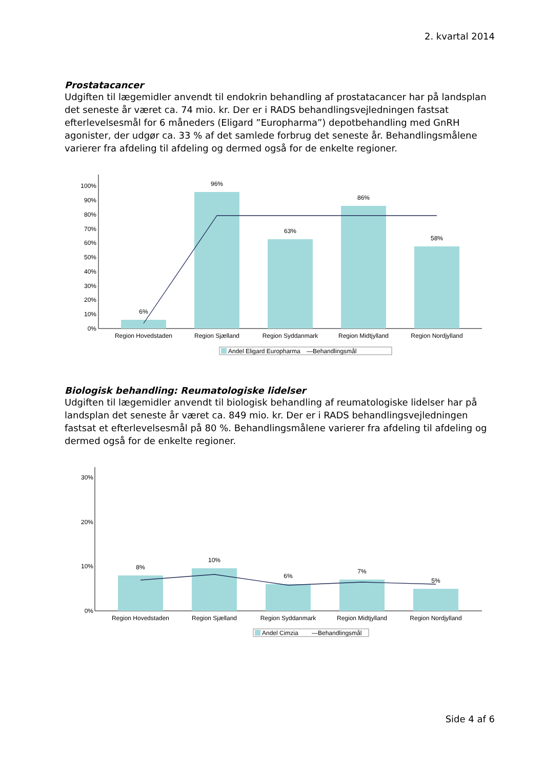2. kvartal 2014
Prostatacancer
Udgiften til lægemidler anvendt til endokrin behandling af prostatacancer har på landsplan det seneste år været ca. 74 mio. kr. Der er i RADS behandlingsvejledningen fastsat efterlevelsesmål for 6 måneders (Eligard ”Europharma”) depotbehandling med GnRH agonister, der udgør ca. 33 % af det samlede forbrug det seneste år. Behandlingsmålene varierer fra afdeling til afdeling og dermed også for de enkelte regioner.
100%
90%
80%
70%
60%
50%
40%
30%
20%
10%
0%
6%
96%
63%
86%
58%
Region Hovedstaden
Region Sjælland
Region Syddanmark
Region Midtjylland
Region Nordjylland
Andel Eligard Europharma
—Behandlingsmål
Biologisk behandling: Reumatologiske lidelser
Udgiften til lægemidler anvendt til biologisk behandling af reumatologiske lidelser har på landsplan det seneste år været ca. 849 mio. kr. Der er i RADS behandlingsvejledningen fastsat et efterlevelsesmål på 80 %. Behandlingsmålene varierer fra afdeling til afdeling og dermed også for de enkelte regioner.
30%
20%
10%
0%
8%
10%
6%
7%
5%
Region Hovedstaden
Region Sjælland
Region Syddanmark
Region Midtjylland
Region Nordjylland
Andel Cimzia
—Behandlingsmål
Side 4 af 6